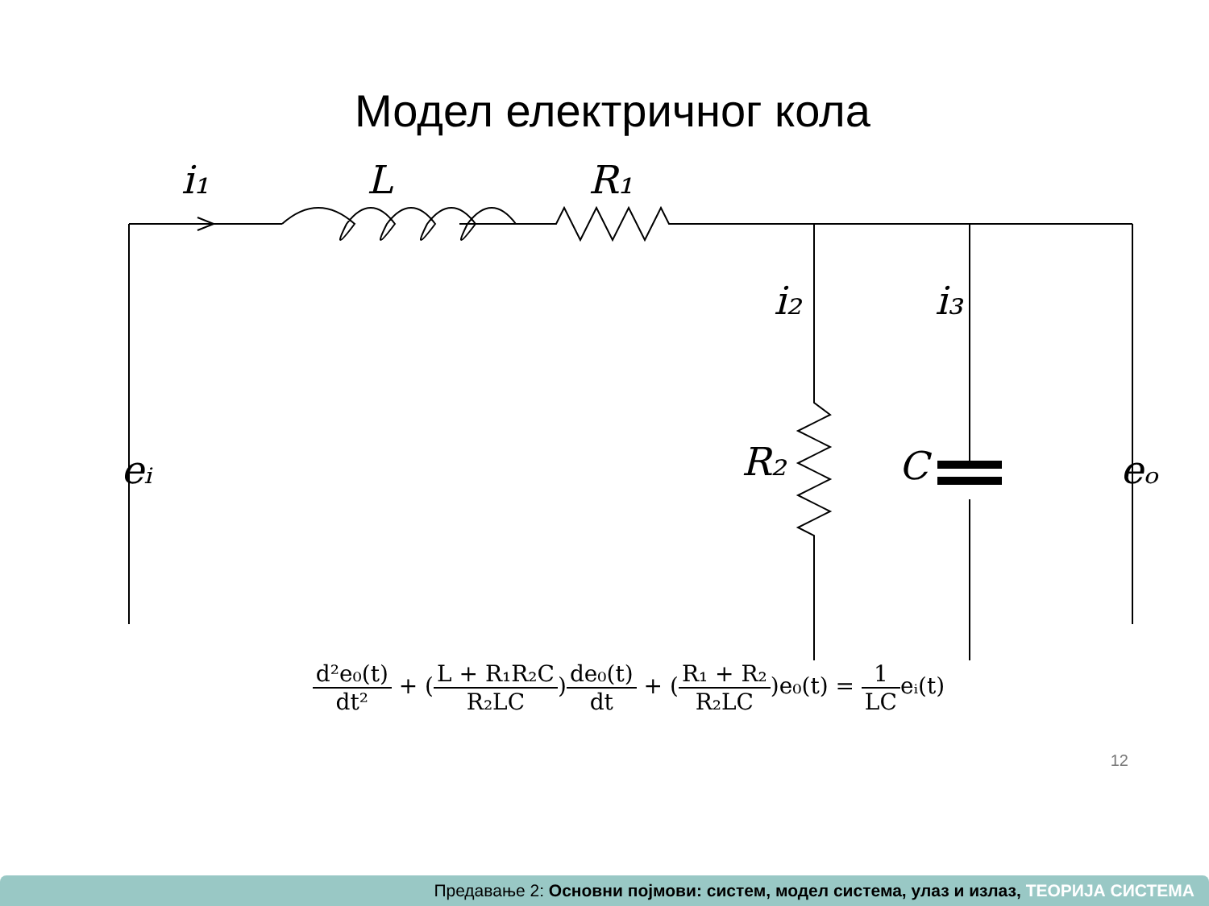Модел електричног кола
i₁
L
R₁
i₂
i₃
R₂
C
eᵢ
eₒ
d²e₀(t) dt² + (L + R₁R₂C R₂LC)de₀(t) dt + (R₁ + R₂ R₂LC)e₀(t) = 1 LCeᵢ(t)
12
Предавање 2: Основни појмови: систем, модел система, улаз и излаз, ТЕОРИЈА СИСТЕМА